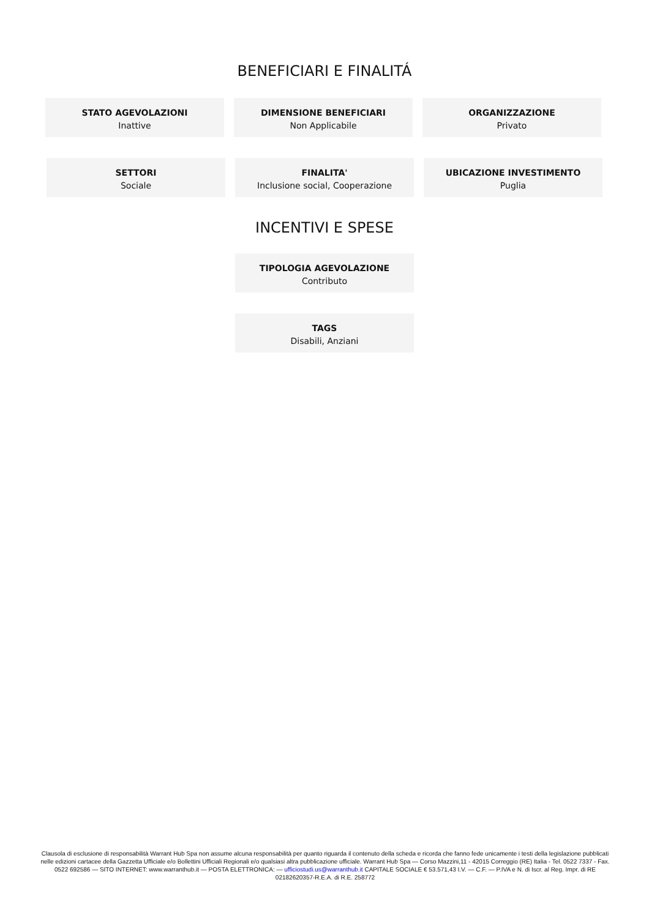BENEFICIARI E FINALITÁ
STATO AGEVOLAZIONI
Inattive
DIMENSIONE BENEFICIARI
Non Applicabile
ORGANIZZAZIONE
Privato
SETTORI
Sociale
FINALITA'
Inclusione social, Cooperazione
UBICAZIONE INVESTIMENTO
Puglia
INCENTIVI E SPESE
TIPOLOGIA AGEVOLAZIONE
Contributo
TAGS
Disabili, Anziani
Clausola di esclusione di responsabilità Warrant Hub Spa non assume alcuna responsabilità per quanto riguarda il contenuto della scheda e ricorda che fanno fede unicamente i testi della legislazione pubblicati nelle edizioni cartacee della Gazzetta Ufficiale e/o Bollettini Ufficiali Regionali e/o qualsiasi altra pubblicazione ufficiale. Warrant Hub Spa — Corso Mazzini,11 - 42015 Correggio (RE) Italia - Tel. 0522 7337 - Fax. 0522 692586 — SITO INTERNET: www.warranthub.it — POSTA ELETTRONICA: — ufficiostudi.us@warranthub.it CAPITALE SOCIALE € 53.571,43 I.V. — C.F. — P.IVA e N. di Iscr. al Reg. Impr. di RE 02182620357-R.E.A. di R.E. 258772